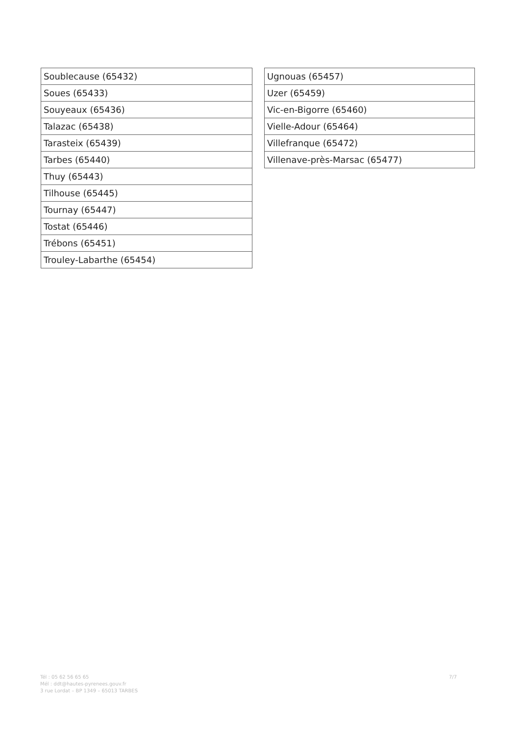| Soublecause (65432) |
| Soues (65433) |
| Souyeaux (65436) |
| Talazac (65438) |
| Tarasteix (65439) |
| Tarbes (65440) |
| Thuy (65443) |
| Tilhouse (65445) |
| Tournay (65447) |
| Tostat (65446) |
| Trébons (65451) |
| Trouley-Labarthe (65454) |
| Ugnouas (65457) |
| Uzer (65459) |
| Vic-en-Bigorre (65460) |
| Vielle-Adour (65464) |
| Villefranque (65472) |
| Villenave-près-Marsac (65477) |
Tél : 05 62 56 65 65
Mél : ddt@hautes-pyrenees.gouv.fr
3 rue Lordat – BP 1349 – 65013 TARBES
7/7